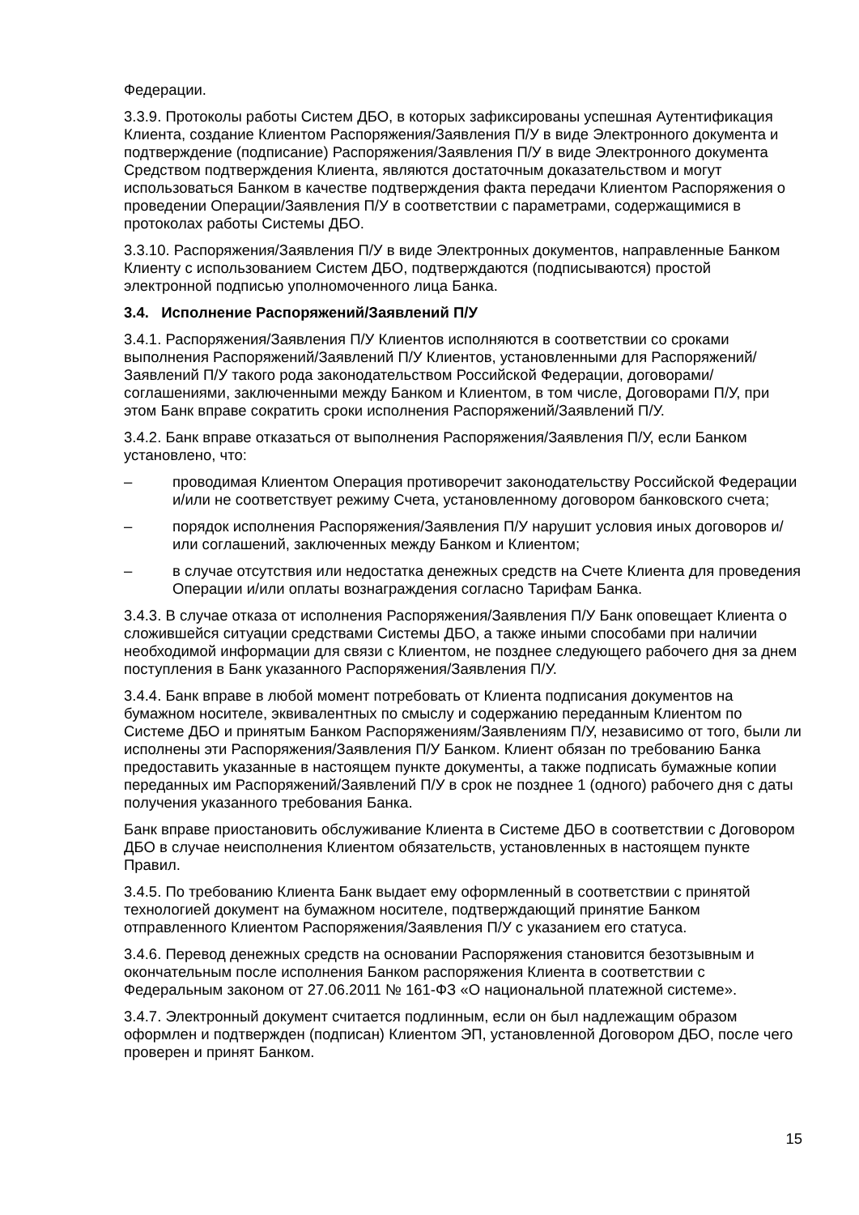Федерации.
3.3.9. Протоколы работы Систем ДБО, в которых зафиксированы успешная Аутентификация Клиента, создание Клиентом Распоряжения/Заявления П/У в виде Электронного документа и подтверждение (подписание) Распоряжения/Заявления П/У в виде Электронного документа Средством подтверждения Клиента, являются достаточным доказательством и могут использоваться Банком в качестве подтверждения факта передачи Клиентом Распоряжения о проведении Операции/Заявления П/У в соответствии с параметрами, содержащимися в протоколах работы Системы ДБО.
3.3.10. Распоряжения/Заявления П/У в виде Электронных документов, направленные Банком Клиенту с использованием Систем ДБО, подтверждаются (подписываются) простой электронной подписью уполномоченного лица Банка.
3.4. Исполнение Распоряжений/Заявлений П/У
3.4.1. Распоряжения/Заявления П/У Клиентов исполняются в соответствии со сроками выполнения Распоряжений/Заявлений П/У Клиентов, установленными для Распоряжений/Заявлений П/У такого рода законодательством Российской Федерации, договорами/соглашениями, заключенными между Банком и Клиентом, в том числе, Договорами П/У, при этом Банк вправе сократить сроки исполнения Распоряжений/Заявлений П/У.
3.4.2. Банк вправе отказаться от выполнения Распоряжения/Заявления П/У, если Банком установлено, что:
– проводимая Клиентом Операция противоречит законодательству Российской Федерации и/или не соответствует режиму Счета, установленному договором банковского счета;
– порядок исполнения Распоряжения/Заявления П/У нарушит условия иных договоров и/или соглашений, заключенных между Банком и Клиентом;
– в случае отсутствия или недостатка денежных средств на Счете Клиента для проведения Операции и/или оплаты вознаграждения согласно Тарифам Банка.
3.4.3. В случае отказа от исполнения Распоряжения/Заявления П/У Банк оповещает Клиента о сложившейся ситуации средствами Системы ДБО, а также иными способами при наличии необходимой информации для связи с Клиентом, не позднее следующего рабочего дня за днем поступления в Банк указанного Распоряжения/Заявления П/У.
3.4.4. Банк вправе в любой момент потребовать от Клиента подписания документов на бумажном носителе, эквивалентных по смыслу и содержанию переданным Клиентом по Системе ДБО и принятым Банком Распоряжениям/Заявлениям П/У, независимо от того, были ли исполнены эти Распоряжения/Заявления П/У Банком. Клиент обязан по требованию Банка предоставить указанные в настоящем пункте документы, а также подписать бумажные копии переданных им Распоряжений/Заявлений П/У в срок не позднее 1 (одного) рабочего дня с даты получения указанного требования Банка.
Банк вправе приостановить обслуживание Клиента в Системе ДБО в соответствии с Договором ДБО в случае неисполнения Клиентом обязательств, установленных в настоящем пункте Правил.
3.4.5. По требованию Клиента Банк выдает ему оформленный в соответствии с принятой технологией документ на бумажном носителе, подтверждающий принятие Банком отправленного Клиентом Распоряжения/Заявления П/У с указанием его статуса.
3.4.6. Перевод денежных средств на основании Распоряжения становится безотзывным и окончательным после исполнения Банком распоряжения Клиента в соответствии с Федеральным законом от 27.06.2011 № 161-ФЗ «О национальной платежной системе».
3.4.7. Электронный документ считается подлинным, если он был надлежащим образом оформлен и подтвержден (подписан) Клиентом ЭП, установленной Договором ДБО, после чего проверен и принят Банком.
15